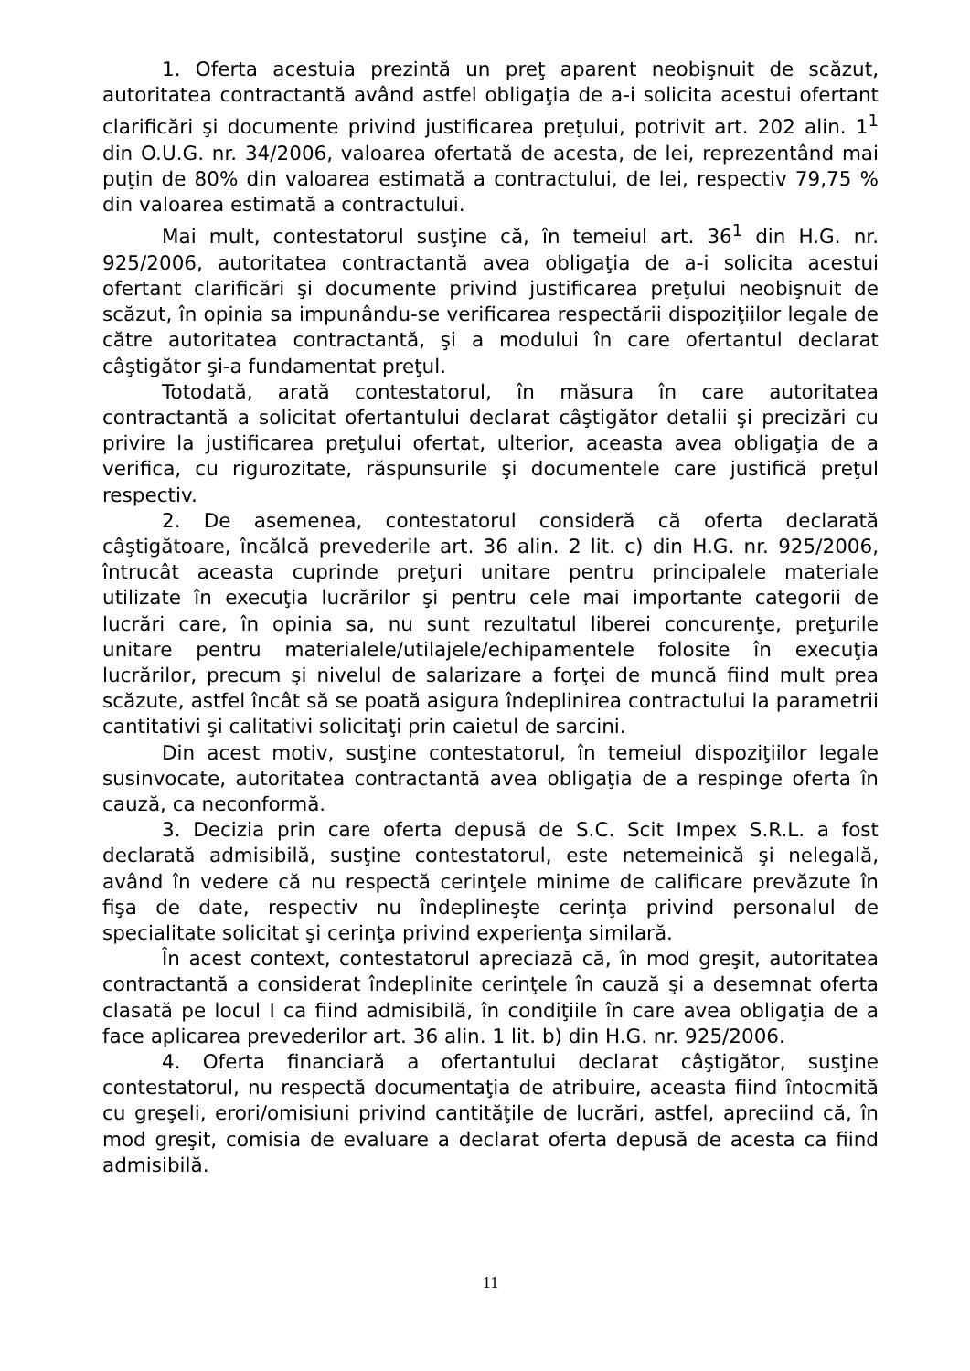1. Oferta acestuia prezintă un preţ aparent neobişnuit de scăzut, autoritatea contractantă având astfel obligaţia de a-i solicita acestui ofertant clarificări şi documente privind justificarea preţului, potrivit art. 202 alin. 1<sup>1</sup> din O.U.G. nr. 34/2006, valoarea ofertată de acesta, de lei, reprezentând mai puţin de 80% din valoarea estimată a contractului, de lei, respectiv 79,75 % din valoarea estimată a contractului.
Mai mult, contestatorul susţine că, în temeiul art. 36<sup>1</sup> din H.G. nr. 925/2006, autoritatea contractantă avea obligaţia de a-i solicita acestui ofertant clarificări şi documente privind justificarea preţului neobişnuit de scăzut, în opinia sa impunându-se verificarea respectării dispoziţiilor legale de către autoritatea contractantă, şi a modului în care ofertantul declarat câştigător şi-a fundamentat preţul.
Totodată, arată contestatorul, în măsura în care autoritatea contractantă a solicitat ofertantului declarat câştigător detalii şi precizări cu privire la justificarea preţului ofertat, ulterior, aceasta avea obligaţia de a verifica, cu rigurozitate, răspunsurile şi documentele care justifică preţul respectiv.
2. De asemenea, contestatorul consideră că oferta declarată câştigătoare, încălcă prevederile art. 36 alin. 2 lit. c) din H.G. nr. 925/2006, întrucât aceasta cuprinde preţuri unitare pentru principalele materiale utilizate în execuţia lucrărilor şi pentru cele mai importante categorii de lucrări care, în opinia sa, nu sunt rezultatul liberei concurenţe, preţurile unitare pentru materialele/utilajele/echipamentele folosite în execuţia lucrărilor, precum şi nivelul de salarizare a forţei de muncă fiind mult prea scăzute, astfel încât să se poată asigura îndeplinirea contractului la parametrii cantitativi şi calitativi solicitaţi prin caietul de sarcini.
Din acest motiv, susţine contestatorul, în temeiul dispoziţiilor legale susinvocate, autoritatea contractantă avea obligaţia de a respinge oferta în cauză, ca neconformă.
3. Decizia prin care oferta depusă de S.C. Scit Impex S.R.L. a fost declarată admisibilă, susţine contestatorul, este netemeinică şi nelegală, având în vedere că nu respectă cerinţele minime de calificare prevăzute în fişa de date, respectiv nu îndeplineşte cerinţa privind personalul de specialitate solicitat şi cerinţa privind experienţa similară.
În acest context, contestatorul apreciază că, în mod greşit, autoritatea contractantă a considerat îndeplinite cerinţele în cauză şi a desemnat oferta clasată pe locul I ca fiind admisibilă, în condiţiile în care avea obligaţia de a face aplicarea prevederilor art. 36 alin. 1 lit. b) din H.G. nr. 925/2006.
4. Oferta financiară a ofertantului declarat câştigător, susţine contestatorul, nu respectă documentaţia de atribuire, aceasta fiind întocmită cu greşeli, erori/omisiuni privind cantităţile de lucrări, astfel, apreciind că, în mod greşit, comisia de evaluare a declarat oferta depusă de acesta ca fiind admisibilă.
11